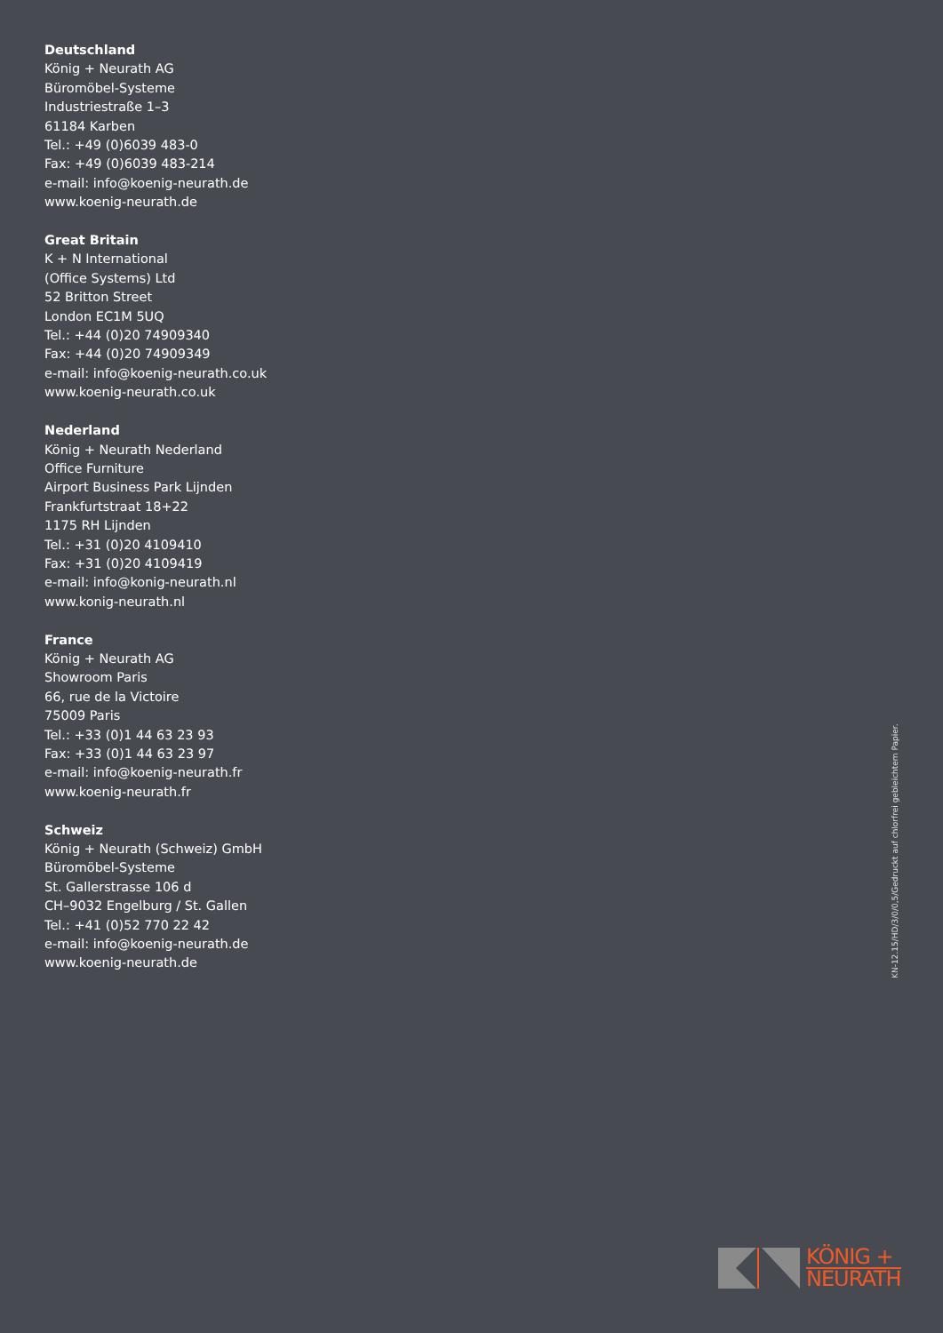Deutschland
König + Neurath AG
Büromöbel-Systeme
Industriestraße 1–3
61184 Karben
Tel.: +49 (0)6039 483-0
Fax: +49 (0)6039 483-214
e-mail: info@koenig-neurath.de
www.koenig-neurath.de
Great Britain
K + N International
(Office Systems) Ltd
52 Britton Street
London EC1M 5UQ
Tel.: +44 (0)20 74909340
Fax: +44 (0)20 74909349
e-mail: info@koenig-neurath.co.uk
www.koenig-neurath.co.uk
Nederland
König + Neurath Nederland
Office Furniture
Airport Business Park Lijnden
Frankfurtstraat 18+22
1175 RH Lijnden
Tel.: +31 (0)20 4109410
Fax: +31 (0)20 4109419
e-mail: info@konig-neurath.nl
www.konig-neurath.nl
France
König + Neurath AG
Showroom Paris
66, rue de la Victoire
75009 Paris
Tel.: +33 (0)1 44 63 23 93
Fax: +33 (0)1 44 63 23 97
e-mail: info@koenig-neurath.fr
www.koenig-neurath.fr
Schweiz
König + Neurath (Schweiz) GmbH
Büromöbel-Systeme
St. Gallerstrasse 106 d
CH–9032 Engelburg / St. Gallen
Tel.: +41 (0)52 770 22 42
e-mail: info@koenig-neurath.de
www.koenig-neurath.de
KN-12.15/HD/3/0/0,5/Gedruckt auf chlorfrei gebleichtem Papier.
KÖNIG +
NEURATH